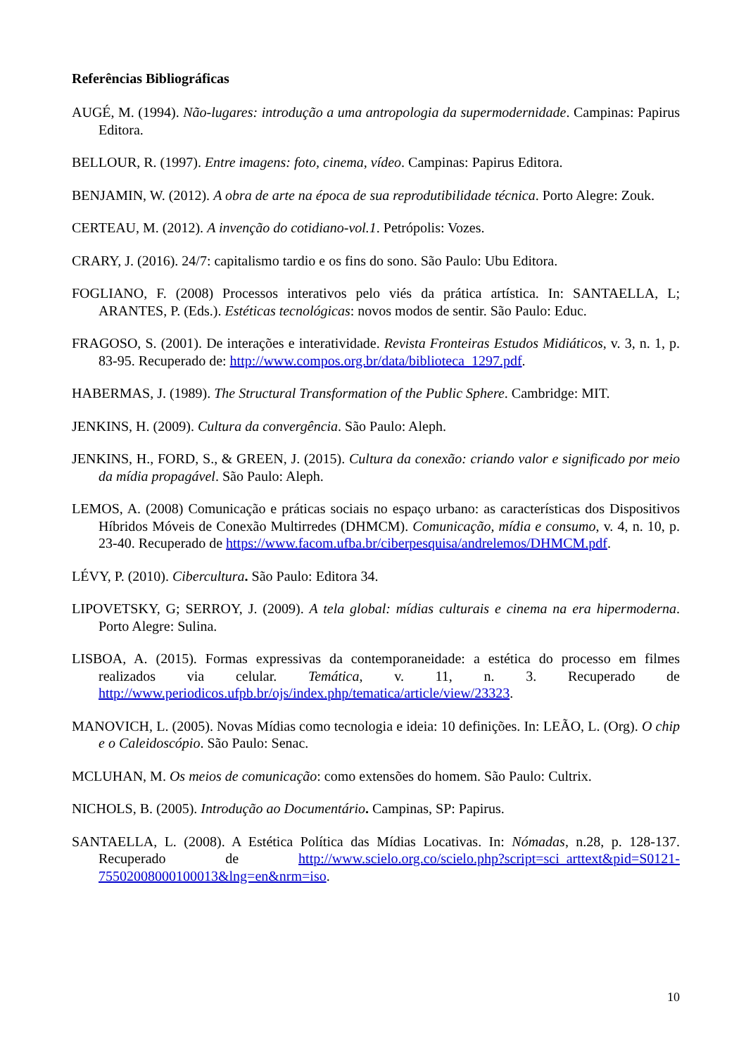Referências Bibliográficas
AUGÉ, M. (1994). Não-lugares: introdução a uma antropologia da supermodernidade. Campinas: Papirus Editora.
BELLOUR, R. (1997). Entre imagens: foto, cinema, vídeo. Campinas: Papirus Editora.
BENJAMIN, W. (2012). A obra de arte na época de sua reprodutibilidade técnica. Porto Alegre: Zouk.
CERTEAU, M. (2012). A invenção do cotidiano-vol.1. Petrópolis: Vozes.
CRARY, J. (2016). 24/7: capitalismo tardio e os fins do sono. São Paulo: Ubu Editora.
FOGLIANO, F. (2008) Processos interativos pelo viés da prática artística. In: SANTAELLA, L; ARANTES, P. (Eds.). Estéticas tecnológicas: novos modos de sentir. São Paulo: Educ.
FRAGOSO, S. (2001). De interações e interatividade. Revista Fronteiras Estudos Midiáticos, v. 3, n. 1, p. 83-95. Recuperado de: http://www.compos.org.br/data/biblioteca_1297.pdf.
HABERMAS, J. (1989). The Structural Transformation of the Public Sphere. Cambridge: MIT.
JENKINS, H. (2009). Cultura da convergência. São Paulo: Aleph.
JENKINS, H., FORD, S., & GREEN, J. (2015). Cultura da conexão: criando valor e significado por meio da mídia propagável. São Paulo: Aleph.
LEMOS, A. (2008) Comunicação e práticas sociais no espaço urbano: as características dos Dispositivos Híbridos Móveis de Conexão Multirredes (DHMCM). Comunicação, mídia e consumo, v. 4, n. 10, p. 23-40. Recuperado de https://www.facom.ufba.br/ciberpesquisa/andrelemos/DHMCM.pdf.
LÉVY, P. (2010). Cibercultura. São Paulo: Editora 34.
LIPOVETSKY, G; SERROY, J. (2009). A tela global: mídias culturais e cinema na era hipermoderna. Porto Alegre: Sulina.
LISBOA, A. (2015). Formas expressivas da contemporaneidade: a estética do processo em filmes realizados via celular. Temática, v. 11, n. 3. Recuperado de http://www.periodicos.ufpb.br/ojs/index.php/tematica/article/view/23323.
MANOVICH, L. (2005). Novas Mídias como tecnologia e ideia: 10 definições. In: LEÃO, L. (Org). O chip e o Caleidoscópio. São Paulo: Senac.
MCLUHAN, M. Os meios de comunicação: como extensões do homem. São Paulo: Cultrix.
NICHOLS, B. (2005). Introdução ao Documentário. Campinas, SP: Papirus.
SANTAELLA, L. (2008). A Estética Política das Mídias Locativas. In: Nómadas, n.28, p. 128-137. Recuperado de http://www.scielo.org.co/scielo.php?script=sci_arttext&pid=S0121-75502008000100013&lng=en&nrm=iso.
10